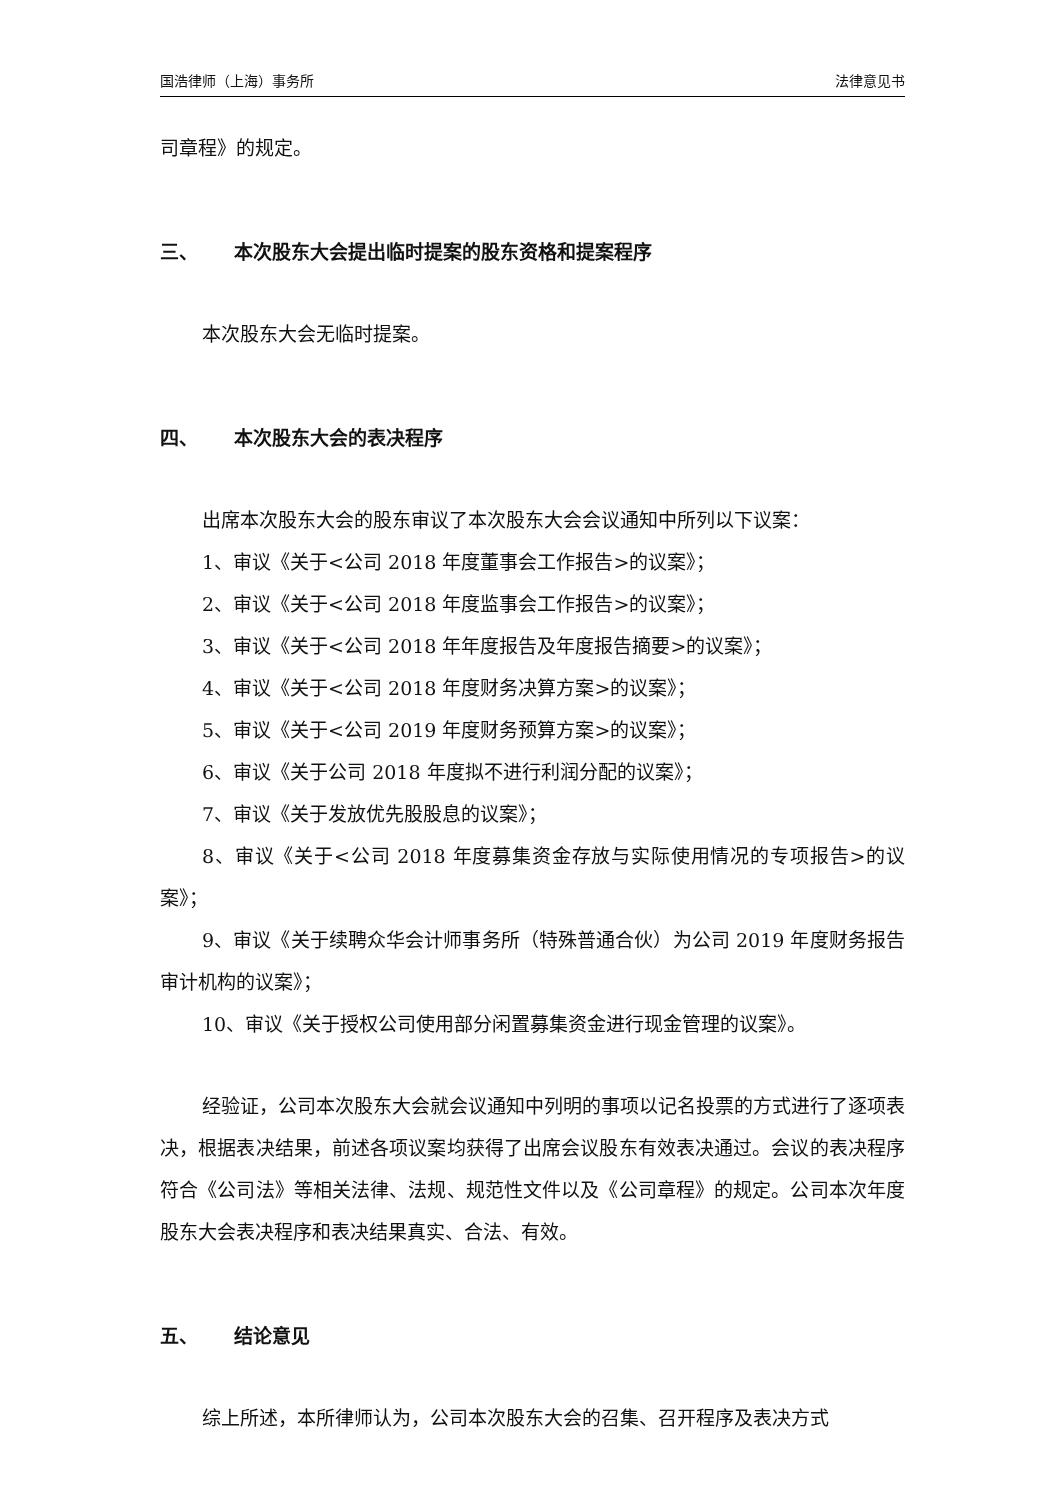国浩律师（上海）事务所 法律意见书
司章程》的规定。
三、 本次股东大会提出临时提案的股东资格和提案程序
本次股东大会无临时提案。
四、 本次股东大会的表决程序
出席本次股东大会的股东审议了本次股东大会会议通知中所列以下议案：
1、审议《关于<公司 2018 年度董事会工作报告>的议案》；
2、审议《关于<公司 2018 年度监事会工作报告>的议案》；
3、审议《关于<公司 2018 年年度报告及年度报告摘要>的议案》；
4、审议《关于<公司 2018 年度财务决算方案>的议案》；
5、审议《关于<公司 2019 年度财务预算方案>的议案》；
6、审议《关于公司 2018 年度拟不进行利润分配的议案》；
7、审议《关于发放优先股股息的议案》；
8、审议《关于<公司 2018 年度募集资金存放与实际使用情况的专项报告>的议案》；
9、审议《关于续聘众华会计师事务所（特殊普通合伙）为公司 2019 年度财务报告审计机构的议案》；
10、审议《关于授权公司使用部分闲置募集资金进行现金管理的议案》。
经验证，公司本次股东大会就会议通知中列明的事项以记名投票的方式进行了逐项表决，根据表决结果，前述各项议案均获得了出席会议股东有效表决通过。会议的表决程序符合《公司法》等相关法律、法规、规范性文件以及《公司章程》的规定。公司本次年度股东大会表决程序和表决结果真实、合法、有效。
五、 结论意见
综上所述，本所律师认为，公司本次股东大会的召集、召开程序及表决方式